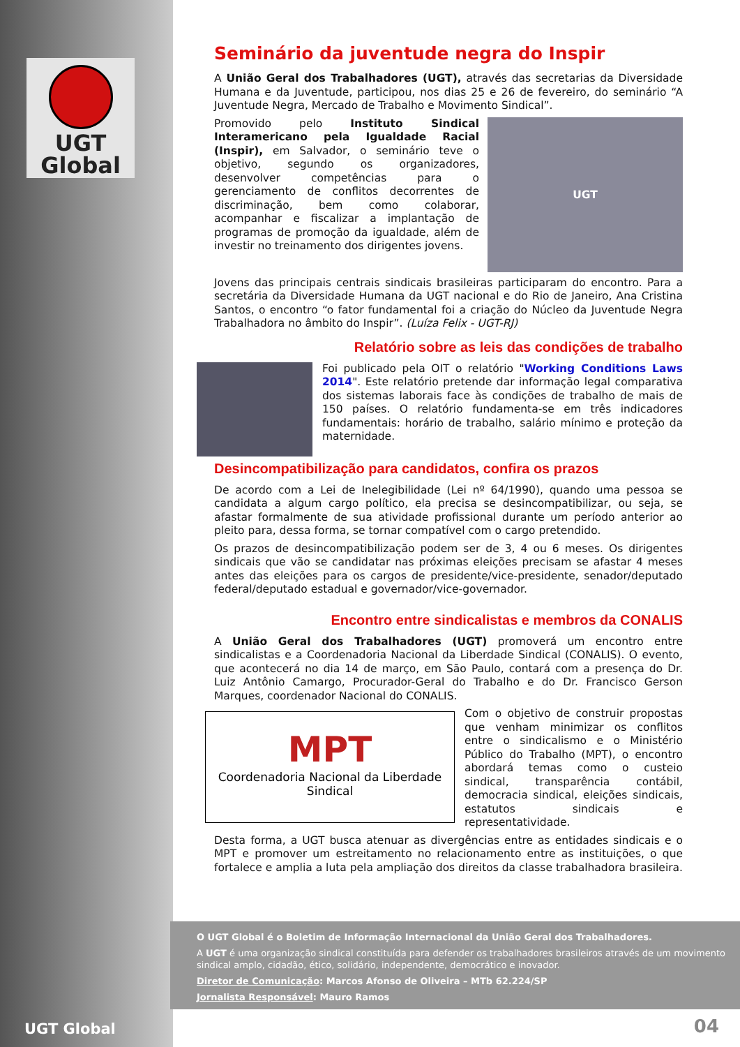UGT
Global
Seminário da juventude negra do Inspir
A União Geral dos Trabalhadores (UGT), através das secretarias da Diversidade Humana e da Juventude, participou, nos dias 25 e 26 de fevereiro, do seminário “A Juventude Negra, Mercado de Trabalho e Movimento Sindical”.
UGT
Promovido pelo Instituto Sindical Interamericano pela Igualdade Racial (Inspir), em Salvador, o seminário teve o objetivo, segundo os organizadores, desenvolver competências para o gerenciamento de conflitos decorrentes de discriminação, bem como colaborar, acompanhar e fiscalizar a implantação de programas de promoção da igualdade, além de investir no treinamento dos dirigentes jovens.
Jovens das principais centrais sindicais brasileiras participaram do encontro. Para a secretária da Diversidade Humana da UGT nacional e do Rio de Janeiro, Ana Cristina Santos, o encontro “o fator fundamental foi a criação do Núcleo da Juventude Negra Trabalhadora no âmbito do Inspir”. (Luíza Felix - UGT-RJ)
Relatório sobre as leis das condições de trabalho
Foi publicado pela OIT o relatório "Working Conditions Laws 2014". Este relatório pretende dar informação legal comparativa dos sistemas laborais face às condições de trabalho de mais de 150 países. O relatório fundamenta-se em três indicadores fundamentais: horário de trabalho, salário mínimo e proteção da maternidade.
Desincompatibilização para candidatos, confira os prazos
De acordo com a Lei de Inelegibilidade (Lei nº 64/1990), quando uma pessoa se candidata a algum cargo político, ela precisa se desincompatibilizar, ou seja, se afastar formalmente de sua atividade profissional durante um período anterior ao pleito para, dessa forma, se tornar compatível com o cargo pretendido.
Os prazos de desincompatibilização podem ser de 3, 4 ou 6 meses. Os dirigentes sindicais que vão se candidatar nas próximas eleições precisam se afastar 4 meses antes das eleições para os cargos de presidente/vice-presidente, senador/deputado federal/deputado estadual e governador/vice-governador.
Encontro entre sindicalistas e membros da CONALIS
A União Geral dos Trabalhadores (UGT) promoverá um encontro entre sindicalistas e a Coordenadoria Nacional da Liberdade Sindical (CONALIS). O evento, que acontecerá no dia 14 de março, em São Paulo, contará com a presença do Dr. Luiz Antônio Camargo, Procurador-Geral do Trabalho e do Dr. Francisco Gerson Marques, coordenador Nacional do CONALIS.
MPT
Coordenadoria Nacional da Liberdade Sindical
Com o objetivo de construir propostas que venham minimizar os conflitos entre o sindicalismo e o Ministério Público do Trabalho (MPT), o encontro abordará temas como o custeio sindical, transparência contábil, democracia sindical, eleições sindicais, estatutos sindicais e representatividade.
Desta forma, a UGT busca atenuar as divergências entre as entidades sindicais e o MPT e promover um estreitamento no relacionamento entre as instituições, o que fortalece e amplia a luta pela ampliação dos direitos da classe trabalhadora brasileira.
O UGT Global é o Boletim de Informação Internacional da União Geral dos Trabalhadores.
A UGT é uma organização sindical constituída para defender os trabalhadores brasileiros através de um movimento sindical amplo, cidadão, ético, solidário, independente, democrático e inovador.
Diretor de Comunicação: Marcos Afonso de Oliveira – MTb 62.224/SP
Jornalista Responsável: Mauro Ramos
UGT Global 04